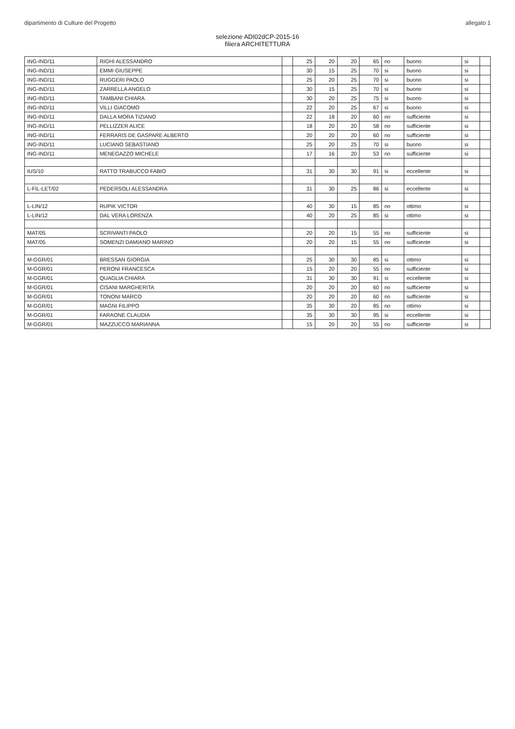dipartimento di Culture del Progetto allegato 1
selezione ADI02dCP-2015-16
filiera ARCHITETTURA
| ING-IND/11 | RIGHI ALESSANDRO | | 25 | 20 | 20 | 65 | no | buono | si | |
| ING-IND/11 | EMMI GIUSEPPE | | 30 | 15 | 25 | 70 | si | buono | si | |
| ING-IND/11 | RUGGERI PAOLO | | 25 | 20 | 25 | 70 | si | buono | si | |
| ING-IND/11 | ZARRELLA ANGELO | | 30 | 15 | 25 | 70 | si | buono | si | |
| ING-IND/11 | TAMBANI CHIARA | | 30 | 20 | 25 | 75 | si | buono | si | |
| ING-IND/11 | VILLI GIACOMO | | 22 | 20 | 25 | 67 | si | buono | si | |
| ING-IND/11 | DALLA MORA TIZIANO | | 22 | 18 | 20 | 60 | no | sufficiente | si | |
| ING-IND/11 | PELLIZZER ALICE | | 18 | 20 | 20 | 58 | no | sufficiente | si | |
| ING-IND/11 | FERRARIS DE GASPARE ALBERTO | | 20 | 20 | 20 | 60 | no | sufficiente | si | |
| ING-IND/11 | LUCIANO SEBASTIANO | | 25 | 20 | 25 | 70 | si | buono | si | |
| ING-IND/11 | MENEGAZZO MICHELE | | 17 | 16 | 20 | 53 | no | sufficiente | si | |
| IUS/10 | RATTO TRABUCCO FABIO | | 31 | 30 | 30 | 91 | si | eccellente | si | |
| L-FIL-LET/02 | PEDERSOLI ALESSANDRA | | 31 | 30 | 25 | 86 | si | eccellente | si | |
| L-LIN/12 | RUPIK VICTOR | | 40 | 30 | 15 | 85 | no | ottimo | si | |
| L-LIN/12 | DAL VERA LORENZA | | 40 | 20 | 25 | 85 | si | ottimo | si | |
| MAT/05 | SCRIVANTI PAOLO | | 20 | 20 | 15 | 55 | no | sufficiente | si | |
| MAT/05 | SOMENZI DAMIANO MARINO | | 20 | 20 | 15 | 55 | no | sufficiente | si | |
| M-GGR/01 | BRESSAN GIORGIA | | 25 | 30 | 30 | 85 | si | ottimo | si | |
| M-GGR/01 | PERONI FRANCESCA | | 15 | 20 | 20 | 55 | no | sufficiente | si | |
| M-GGR/01 | QUAGLIA CHIARA | | 31 | 30 | 30 | 91 | si | eccellente | si | |
| M-GGR/01 | CISANI MARGHERITA | | 20 | 20 | 20 | 60 | no | sufficiente | si | |
| M-GGR/01 | TONONI MARCO | | 20 | 20 | 20 | 60 | no | sufficiente | si | |
| M-GGR/01 | MAGNI FILIPPO | | 35 | 30 | 20 | 85 | no | ottimo | si | |
| M-GGR/01 | FARAONE CLAUDIA | | 35 | 30 | 30 | 95 | si | eccellente | si | |
| M-GGR/01 | MAZZUCCO MARIANNA | | 15 | 20 | 20 | 55 | no | sufficiente | si | |